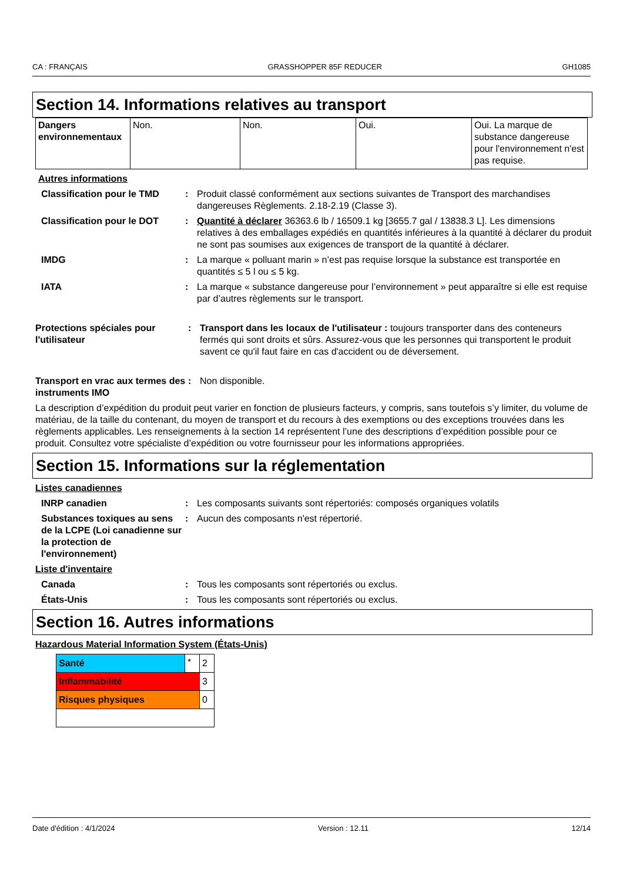CA : FRANÇAIS GRASSHOPPER 85F REDUCER GH1085
Section 14. Informations relatives au transport
| Dangers environnementaux | Non. | Non. | Oui. | Oui. La marque de substance dangereuse pour l'environnement n'est pas requise. |
Autres informations
Classification pour le TMD
: Produit classé conformément aux sections suivantes de Transport des marchandises dangereuses Règlements. 2.18-2.19 (Classe 3).
Classification pour le DOT
: Quantité à déclarer 36363.6 lb / 16509.1 kg [3655.7 gal / 13838.3 L]. Les dimensions relatives à des emballages expédiés en quantités inférieures à la quantité à déclarer du produit ne sont pas soumises aux exigences de transport de la quantité à déclarer.
IMDG : La marque « polluant marin » n’est pas requise lorsque la substance est transportée en quantités ≤ 5 l ou ≤ 5 kg.
IATA : La marque « substance dangereuse pour l’environnement » peut apparaître si elle est requise par d’autres règlements sur le transport.
Protections spéciales pour l'utilisateur
: Transport dans les locaux de l'utilisateur : toujours transporter dans des conteneurs fermés qui sont droits et sûrs. Assurez-vous que les personnes qui transportent le produit savent ce qu'il faut faire en cas d'accident ou de déversement.
Transport en vrac aux termes des instruments IMO
: Non disponible.
La description d’expédition du produit peut varier en fonction de plusieurs facteurs, y compris, sans toutefois s’y limiter, du volume de matériau, de la taille du contenant, du moyen de transport et du recours à des exemptions ou des exceptions trouvées dans les règlements applicables. Les renseignements à la section 14 représentent l’une des descriptions d’expédition possible pour ce produit. Consultez votre spécialiste d’expédition ou votre fournisseur pour les informations appropriées.
Section 15. Informations sur la réglementation
Listes canadiennes
INRP canadien : Les composants suivants sont répertoriés: composés organiques volatils
Substances toxiques au sens de la LCPE (Loi canadienne sur la protection de l'environnement)
: Aucun des composants n'est répertorié.
Liste d'inventaire
Canada : Tous les composants sont répertoriés ou exclus.
États-Unis : Tous les composants sont répertoriés ou exclus.
Section 16. Autres informations
Hazardous Material Information System (États-Unis)
| Santé | * | 2 |
| Inflammabilité | | 3 |
| Risques physiques | | 0 |
Date d'édition : 4/1/2024 Version : 12.11 12/14